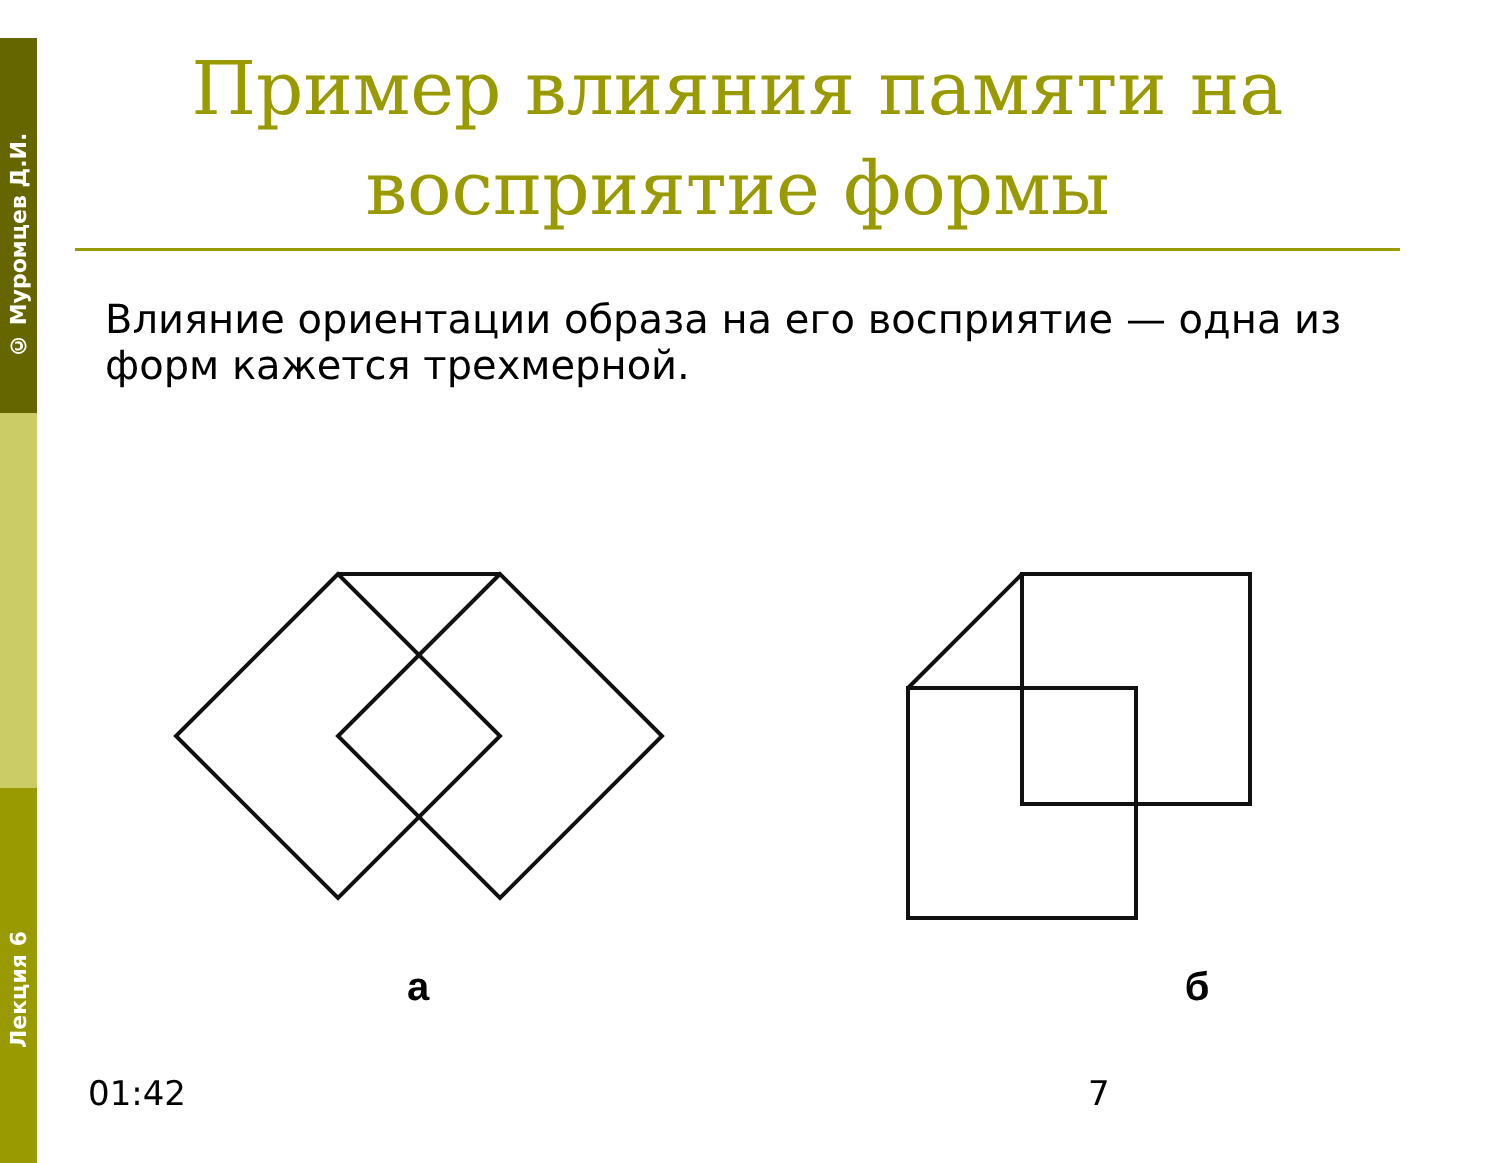© Муромцев Д.И.
Лекция 6
Пример влияния памяти на восприятие формы
Влияние ориентации образа на его восприятие — одна из форм кажется трехмерной.
а
б
01:42 7